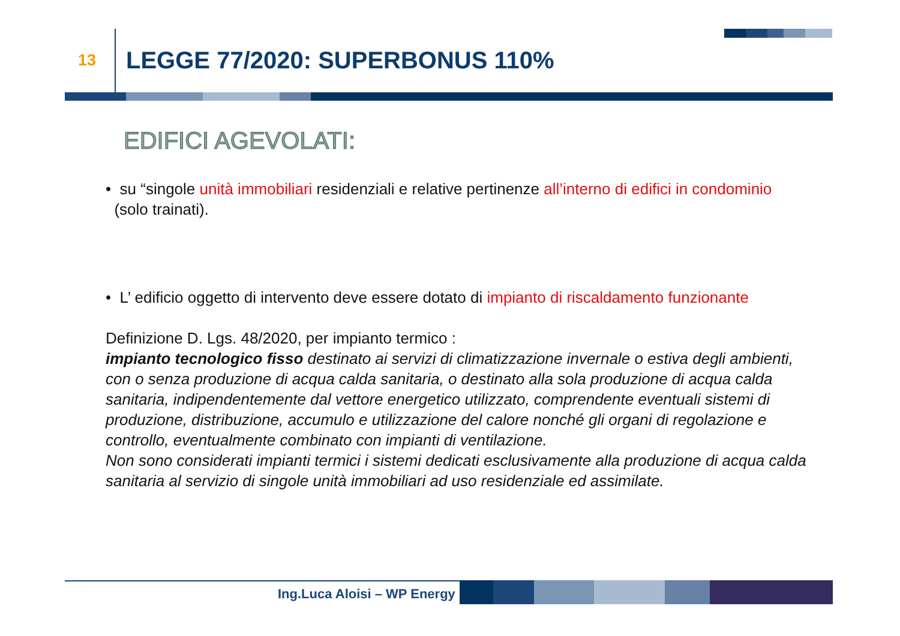13 LEGGE 77/2020: SUPERBONUS 110%
EDIFICI AGEVOLATI:
• su “singole unità immobiliari residenziali e relative pertinenze all’interno di edifici in condominio
(solo trainati).
• L’ edificio oggetto di intervento deve essere dotato di impianto di riscaldamento funzionante
Definizione D. Lgs. 48/2020, per impianto termico :
impianto tecnologico fisso destinato ai servizi di climatizzazione invernale o estiva degli ambienti, con o senza produzione di acqua calda sanitaria, o destinato alla sola produzione di acqua calda sanitaria, indipendentemente dal vettore energetico utilizzato, comprendente eventuali sistemi di produzione, distribuzione, accumulo e utilizzazione del calore nonché gli organi di regolazione e controllo, eventualmente combinato con impianti di ventilazione.
Non sono considerati impianti termici i sistemi dedicati esclusivamente alla produzione di acqua calda sanitaria al servizio di singole unità immobiliari ad uso residenziale ed assimilate.
Ing.Luca Aloisi – WP Energy